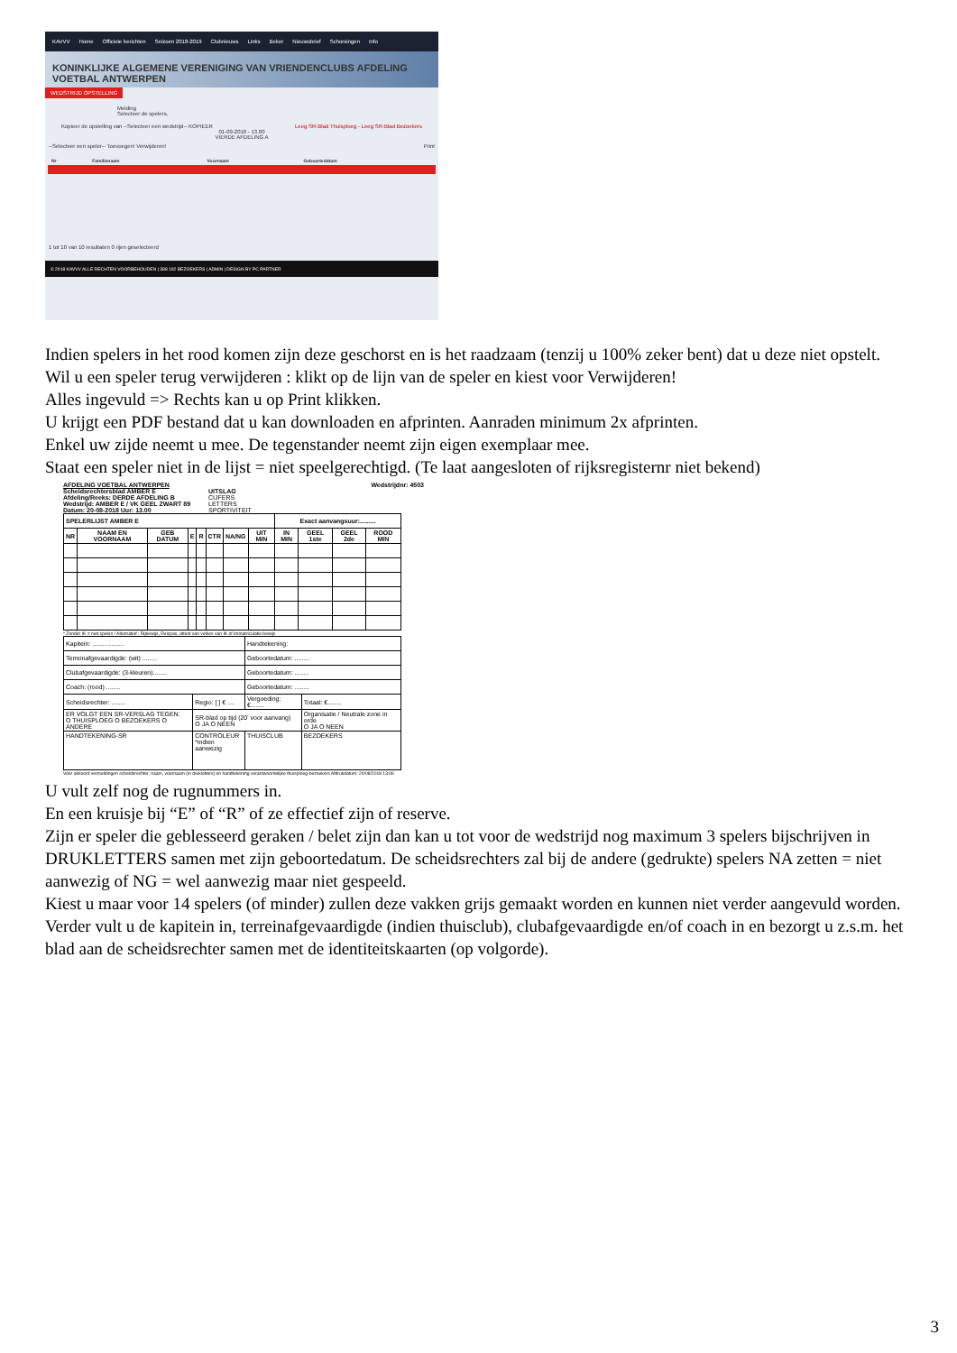KAVVV Home Officiele berichten Seizoen 2018-2019 Clubnieuws Links Beker Nieuwsbrief Schorsingen Info
KONINKLIJKE ALGEMENE VERENIGING VAN VRIENDENCLUBS AFDELING VOETBAL ANTWERPEN
WEDSTRIJD OPSTELLING
Melding
Selecteer de spelers.
Kopieer de opstelling van --Selecteer een wedstrijd-- KOPIEER Leeg SR-Blad Thuisploeg - Leeg SR-Blad Bezoekers
01-09-2018 - 13.00
VIERDE AFDELING A
--Selecteer een speler-- Toevoegen! Verwijderen! Print
| Nr | Familienaam | Voornaam | Geboortedatum |
| --- | --- | --- | --- |
1 tot 10 van 10 resultaten 0 rijen geselecteerd
© 2018 KAVVV ALLE RECHTEN VOORBEHOUDEN | 388 192 BEZOEKERS | ADMIN | DESIGN BY PC PARTNER
Indien spelers in het rood komen zijn deze geschorst en is het raadzaam (tenzij u 100% zeker bent) dat u deze niet opstelt.
Wil u een speler terug verwijderen : klikt op de lijn van de speler en kiest voor Verwijderen!
Alles ingevuld => Rechts kan u op Print klikken.
U krijgt een PDF bestand dat u kan downloaden en afprinten. Aanraden minimum 2x afprinten.
Enkel uw zijde neemt u mee. De tegenstander neemt zijn eigen exemplaar mee.
Staat een speler niet in de lijst = niet speelgerechtigd. (Te laat aangesloten of rijksregisternr niet bekend)
AFDELING VOETBAL ANTWERPEN Wedstrijdnr: 4503
Scheidsrechtersblad AMBER E
Afdeling/Reeks: DERDE AFDELING B
Wedstrijd: AMBER E / VK GEEL ZWART 89
Datum: 20-08-2018 Uur: 13.00
UITSLAG
CIJFERS
LETTERS
SPORTIVITEIT
| SPELERLIJST AMBER E | | | | | | | | Exact aanvangsuur:......... | | | |
| --- | --- | --- | --- | --- | --- | --- | --- | --- | --- | --- | --- |
| NR | NAAM EN VOORNAAM | GEB DATUM | E | R | CTR | NA/NG | UIT MIN | IN MIN | GEEL 1ste | GEEL 2de | ROOD MIN |
* Zonder IK = niet spelen ! Alternatief : Rijbewijs, Reispas, attest van verlies van IK of immatriculatie bewijs
| Kapitein: .................. | | Handtekening: | |
| Terreinafgevaardigde: (wit) ........ | | Geboortedatum: ........ | |
| Clubafgevaardigde: (3-kleuren)........ | | Geboortedatum: ........ | |
| Coach: (rood) ........ | | Geboortedatum: ........ | |
| Scheidsrechter: ........ | Regio: [ ] € .... | Vergoeding: €........ | Totaal: €........ |
| ER VOLGT EEN SR-VERSLAG TEGEN: O THUISPLOEG O BEZOEKERS O ANDERE | SR-blad op tijd (20' voor aanvang) O JA O NEEN | | Organisatie / Neutrale zone in orde O JA O NEEN |
| HANDTEKENING-SR | CONTROLEUR *indien aanwezig | THUISCLUB | BEZOEKERS |
Voor akkoord vermeldingen scheidsrechter, naam, voornaam (in drukletters) en handtekening verantwoordelijke thuisploeg-bezoekers Afdrukdatum: 20/08/2018 13:06
U vult zelf nog de rugnummers in.
En een kruisje bij “E” of “R” of ze effectief zijn of reserve.
Zijn er speler die geblesseerd geraken / belet zijn dan kan u tot voor de wedstrijd nog maximum 3 spelers bijschrijven in DRUKLETTERS samen met zijn geboortedatum. De scheidsrechters zal bij de andere (gedrukte) spelers NA zetten = niet aanwezig of NG = wel aanwezig maar niet gespeeld.
Kiest u maar voor 14 spelers (of minder) zullen deze vakken grijs gemaakt worden en kunnen niet verder aangevuld worden.
Verder vult u de kapitein in, terreinafgevaardigde (indien thuisclub), clubafgevaardigde en/of coach in en bezorgt u z.s.m. het blad aan de scheidsrechter samen met de identiteitskaarten (op volgorde).
3